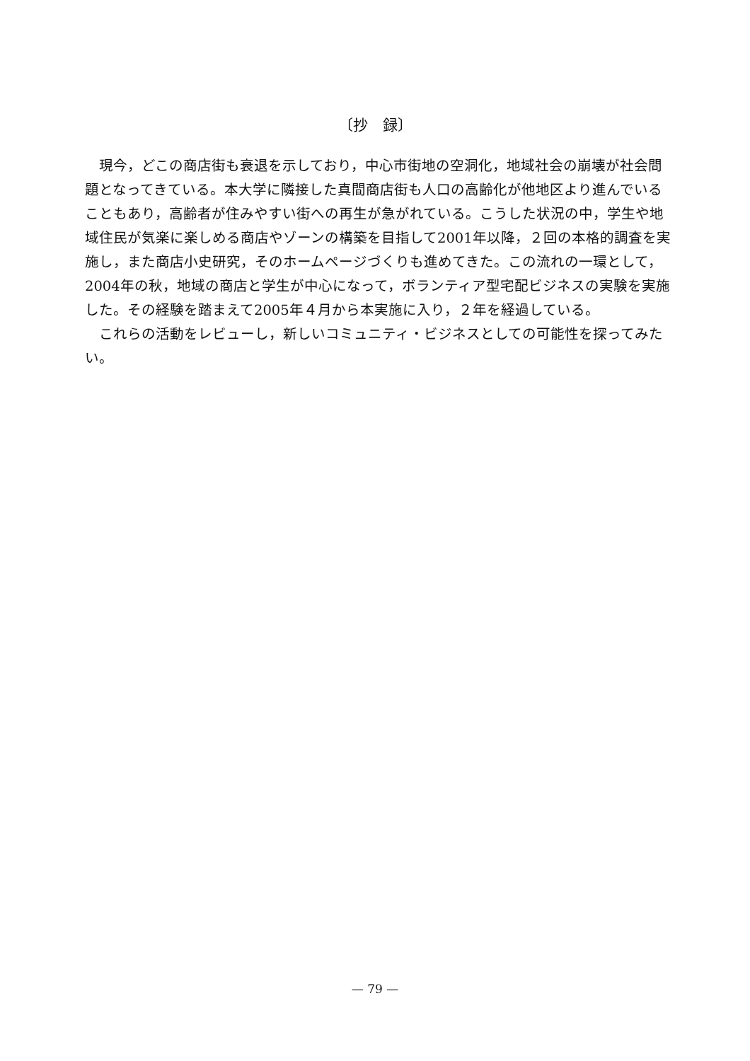〔抄　録〕
現今，どこの商店街も衰退を示しており，中心市街地の空洞化，地域社会の崩壊が社会問題となってきている。本大学に隣接した真間商店街も人口の高齢化が他地区より進んでいることもあり，高齢者が住みやすい街への再生が急がれている。こうした状況の中，学生や地域住民が気楽に楽しめる商店やゾーンの構築を目指して2001年以降，２回の本格的調査を実施し，また商店小史研究，そのホームページづくりも進めてきた。この流れの一環として，2004年の秋，地域の商店と学生が中心になって，ボランティア型宅配ビジネスの実験を実施した。その経験を踏まえて2005年４月から本実施に入り，２年を経過している。
これらの活動をレビューし，新しいコミュニティ・ビジネスとしての可能性を探ってみたい。
— 79 —